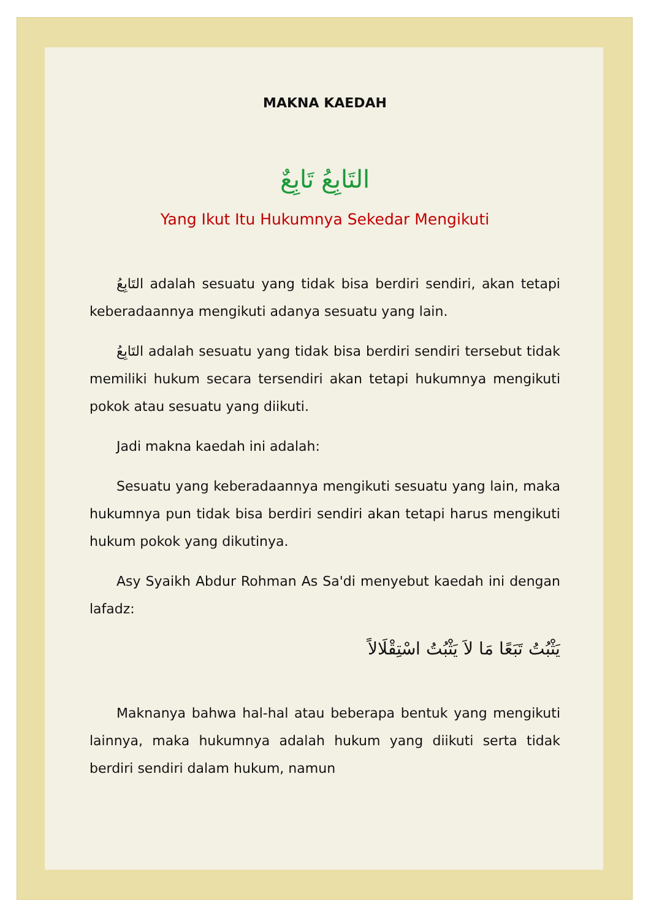MAKNA KAEDAH
التَابِعُ تَابِعٌ
Yang Ikut Itu Hukumnya Sekedar Mengikuti
التَابِعُ adalah sesuatu yang tidak bisa berdiri sendiri, akan tetapi keberadaannya mengikuti adanya sesuatu yang lain.
التَابِعُ adalah sesuatu yang tidak bisa berdiri sendiri tersebut tidak memiliki hukum secara tersendiri akan tetapi hukumnya mengikuti pokok atau sesuatu yang diikuti.
Jadi makna kaedah ini adalah:
Sesuatu yang keberadaannya mengikuti sesuatu yang lain, maka hukumnya pun tidak bisa berdiri sendiri akan tetapi harus mengikuti hukum pokok yang dikutinya.
Asy Syaikh Abdur Rohman As Sa'di menyebut kaedah ini dengan lafadz:
يَثْبُتُ تَبَعًا مَا لاَ يَثْبُتُ اسْتِقْلَالاً
Maknanya bahwa hal-hal atau beberapa bentuk yang mengikuti lainnya, maka hukumnya adalah hukum yang diikuti serta tidak berdiri sendiri dalam hukum, namun